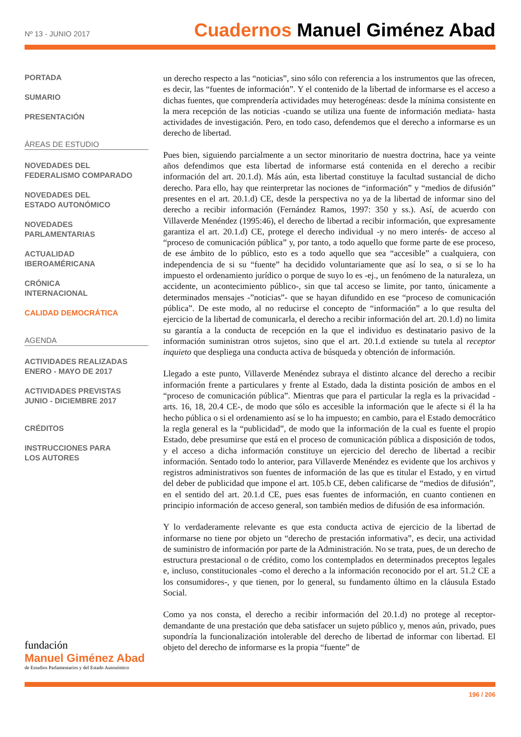Nº 13 - JUNIO 2017
Cuadernos Manuel Giménez Abad
PORTADA
SUMARIO
PRESENTACIÓN
ÁREAS DE ESTUDIO
NOVEDADES DEL
FEDERALISMO COMPARADO
NOVEDADES DEL
ESTADO AUTONÓMICO
NOVEDADES
PARLAMENTARIAS
ACTUALIDAD
IBEROAMÉRICANA
CRÓNICA
INTERNACIONAL
CALIDAD DEMOCRÁTICA
AGENDA
ACTIVIDADES REALIZADAS
ENERO - MAYO DE 2017
ACTIVIDADES PREVISTAS
JUNIO - DICIEMBRE 2017
CRÉDITOS
INSTRUCCIONES PARA
LOS AUTORES
un derecho respecto a las “noticias”, sino sólo con referencia a los instrumentos que las ofrecen, es decir, las “fuentes de información”. Y el contenido de la libertad de informarse es el acceso a dichas fuentes, que comprendería actividades muy heterogéneas: desde la mínima consistente en la mera recepción de las noticias -cuando se utiliza una fuente de información mediata- hasta actividades de investigación. Pero, en todo caso, defendemos que el derecho a informarse es un derecho de libertad.
Pues bien, siguiendo parcialmente a un sector minoritario de nuestra doctrina, hace ya veinte años defendimos que esta libertad de informarse está contenida en el derecho a recibir información del art. 20.1.d). Más aún, esta libertad constituye la facultad sustancial de dicho derecho. Para ello, hay que reinterpretar las nociones de “información” y “medios de difusión” presentes en el art. 20.1.d) CE, desde la perspectiva no ya de la libertad de informar sino del derecho a recibir información (Fernández Ramos, 1997: 350 y ss.). Así, de acuerdo con Villaverde Menéndez (1995:46), el derecho de libertad a recibir información, que expresamente garantiza el art. 20.1.d) CE, protege el derecho individual -y no mero interés- de acceso al “proceso de comunicación pública” y, por tanto, a todo aquello que forme parte de ese proceso, de ese ámbito de lo público, esto es a todo aquello que sea “accesible” a cualquiera, con independencia de si su “fuente” ha decidido voluntariamente que así lo sea, o si se lo ha impuesto el ordenamiento jurídico o porque de suyo lo es -ej., un fenómeno de la naturaleza, un accidente, un acontecimiento público-, sin que tal acceso se limite, por tanto, únicamente a determinados mensajes -”noticias”- que se hayan difundido en ese “proceso de comunicación pública”. De este modo, al no reducirse el concepto de “información” a lo que resulta del ejercicio de la libertad de comunicarla, el derecho a recibir información del art. 20.1.d) no limita su garantía a la conducta de recepción en la que el individuo es destinatario pasivo de la información suministran otros sujetos, sino que el art. 20.1.d extiende su tutela al receptor inquieto que despliega una conducta activa de búsqueda y obtención de información.
Llegado a este punto, Villaverde Menéndez subraya el distinto alcance del derecho a recibir información frente a particulares y frente al Estado, dada la distinta posición de ambos en el “proceso de comunicación pública”. Mientras que para el particular la regla es la privacidad -arts. 16, 18, 20.4 CE-, de modo que sólo es accesible la información que le afecte si él la ha hecho pública o si el ordenamiento así se lo ha impuesto; en cambio, para el Estado democrático la regla general es la “publicidad”, de modo que la información de la cual es fuente el propio Estado, debe presumirse que está en el proceso de comunicación pública a disposición de todos, y el acceso a dicha información constituye un ejercicio del derecho de libertad a recibir información. Sentado todo lo anterior, para Villaverde Menéndez es evidente que los archivos y registros administrativos son fuentes de información de las que es titular el Estado, y en virtud del deber de publicidad que impone el art. 105.b CE, deben calificarse de “medios de difusión”, en el sentido del art. 20.1.d CE, pues esas fuentes de información, en cuanto contienen en principio información de acceso general, son también medios de difusión de esa información.
Y lo verdaderamente relevante es que esta conducta activa de ejercicio de la libertad de informarse no tiene por objeto un “derecho de prestación informativa”, es decir, una actividad de suministro de información por parte de la Administración. No se trata, pues, de un derecho de estructura prestacional o de crédito, como los contemplados en determinados preceptos legales e, incluso, constitucionales -como el derecho a la información reconocido por el art. 51.2 CE a los consumidores-, y que tienen, por lo general, su fundamento último en la cláusula Estado Social.
Como ya nos consta, el derecho a recibir información del 20.1.d) no protege al receptor-demandante de una prestación que deba satisfacer un sujeto público y, menos aún, privado, pues supondría la funcionalización intolerable del derecho de libertad de informar con libertad. El objeto del derecho de informarse es la propia “fuente” de
fundación
Manuel Giménez Abad
de Estudios Parlamentarios y del Estado Autonómico
196 / 206